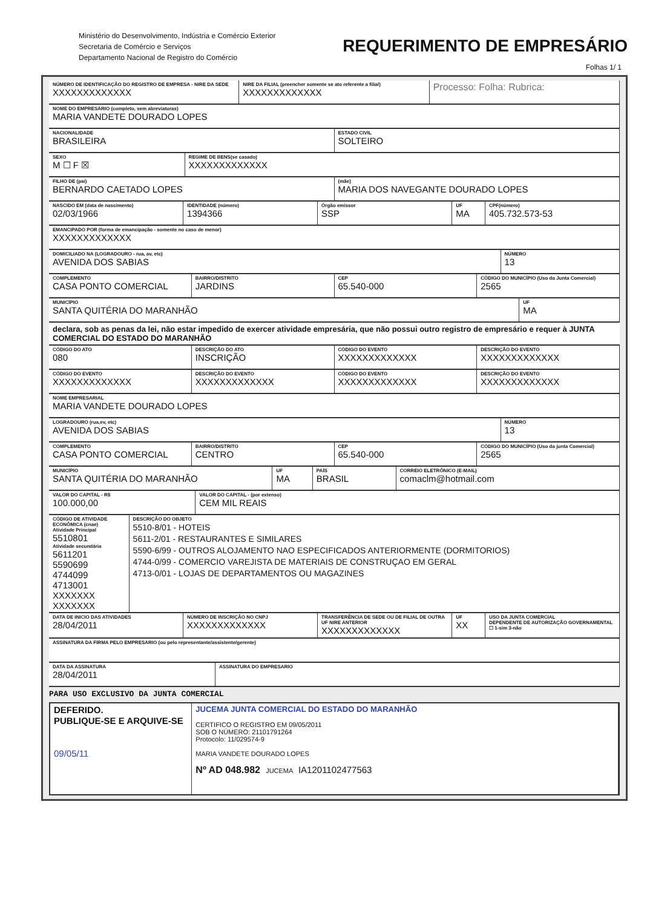Ministério do Desenvolvimento, Indústria e Comércio Exterior
Secretaria de Comércio e Serviços
Departamento Nacional de Registro do Comércio
REQUERIMENTO DE EMPRESÁRIO
Folhas 1/ 1
NÚMERO DE IDENTIFICAÇÃO DO REGISTRO DE EMPRESA - NIRE DA SEDE
XXXXXXXXXXXXX
NIRE DA FILIAL (preencher somente se ato referente a filial)
XXXXXXXXXXXXX
Processo: Folha: Rubrica:
NOME DO EMPRESÁRIO (completo, sem abreviaturas)
MARIA VANDETE DOURADO LOPES
NACIONALIDADE
BRASILEIRA
ESTADO CIVIL
SOLTEIRO
SEXO
M ☐ F ☒
REGIME DE BENS(se casado)
XXXXXXXXXXXXX
FILHO DE (pai)
BERNARDO CAETADO LOPES
(mãe)
MARIA DOS NAVEGANTE DOURADO LOPES
NASCIDO EM (data de nascimento)
02/03/1966
IDENTIDADE (número)
1394366
Órgão emissor
SSP
UF
MA
CPF(número)
405.732.573-53
EMANCIPADO POR (forma de emancipação - somente no caso de menor)
XXXXXXXXXXXXX
DOMICILIADO NA (LOGRADOURO - rua, av, etc)
AVENIDA DOS SABIAS
NÚMERO
13
COMPLEMENTO
CASA PONTO COMERCIAL
BAIRRO/DISTRITO
JARDINS
CEP
65.540-000
CÓDIGO DO MUNICÍPIO (Uso da Junta Comercial)
2565
MUNICÍPIO
SANTA QUITÉRIA DO MARANHÃO
UF
MA
declara, sob as penas da lei, não estar impedido de exercer atividade empresária, que não possui outro registro de empresário e requer à JUNTA COMERCIAL DO ESTADO DO MARANHÃO
CÓDIGO DO ATO
080
DESCRIÇÃO DO ATO
INSCRIÇÃO
CÓDIGO DO EVENTO
XXXXXXXXXXXXX
DESCRIÇÃO DO EVENTO
XXXXXXXXXXXXX
CÓDIGO DO EVENTO
XXXXXXXXXXXXX
DESCRIÇÃO DO EVENTO
XXXXXXXXXXXXX
CÓDIGO DO EVENTO
XXXXXXXXXXXXX
DESCRIÇÃO DO EVENTO
XXXXXXXXXXXXX
NOME EMPRESARIAL
MARIA VANDETE DOURADO LOPES
LOGRADOURO (rua,ev, etc)
AVENIDA DOS SABIAS
NÚMERO
13
COMPLEMENTO
CASA PONTO COMERCIAL
BAIRRO/DISTRITO
CENTRO
CEP
65.540-000
CÓDIGO DO MUNICÍPIO (Uso da junta Comercial)
2565
MUNICÍPIO
SANTA QUITÉRIA DO MARANHÃO
UF
MA
PAÍS
BRASIL
CORREIO ELETRÔNICO (E-MAIL)
comaclm@hotmail.com
VALOR DO CAPITAL - R$
100.000,00
VALOR DO CAPITAL - (por extenso)
CEM MIL REAIS
CÓDIGO DE ATIVIDADE ECONÔMICA (cnae)
Atividade Principal
5510801
Atividade secundária
5611201
5590699
4744099
4713001
XXXXXXX
XXXXXXX
DESCRIÇÃO DO OBJETO
5510-8/01 - HOTEIS
5611-2/01 - RESTAURANTES E SIMILARES
5590-6/99 - OUTROS ALOJAMENTO NAO ESPECIFICADOS ANTERIORMENTE (DORMITORIOS)
4744-0/99 - COMERCIO VAREJISTA DE MATERIAIS DE CONSTRUÇAO EM GERAL
4713-0/01 - LOJAS DE DEPARTAMENTOS OU MAGAZINES
DATA DE INICIO DAS ATIVIDADES
28/04/2011
NÚMERO DE INSCRIÇÃO NO CNPJ
XXXXXXXXXXXXX
TRANSFERÊNCIA DE SEDE OU DE FILIAL DE OUTRA UF NIRE ANTERIOR
XXXXXXXXXXXXX
UF
XX
USO DA JUNTA COMERCIAL
DEPENDENTE DE AUTORIZAÇÃO GOVERNAMENTAL ☐ 1-sim 3-não
ASSINATURA DA FIRMA PELO EMPRESARIO (ou pelo representante/assistente/gerente)
DATA DA ASSINATURA
28/04/2011
ASSINATURA DO EMPRESARIO
PARA USO EXCLUSIVO DA JUNTA COMERCIAL
DEFERIDO.
PUBLIQUE-SE E ARQUIVE-SE
09/05/11
JUCEMA JUNTA COMERCIAL DO ESTADO DO MARANHÃO
CERTIFICO O REGISTRO EM 09/05/2011
SOB O NÚMERO: 21101791264
Protocolo: 11/029574-9
MARIA VANDETE DOURADO LOPES
Nº AD 048.982 JUCEMA IA1201102477563